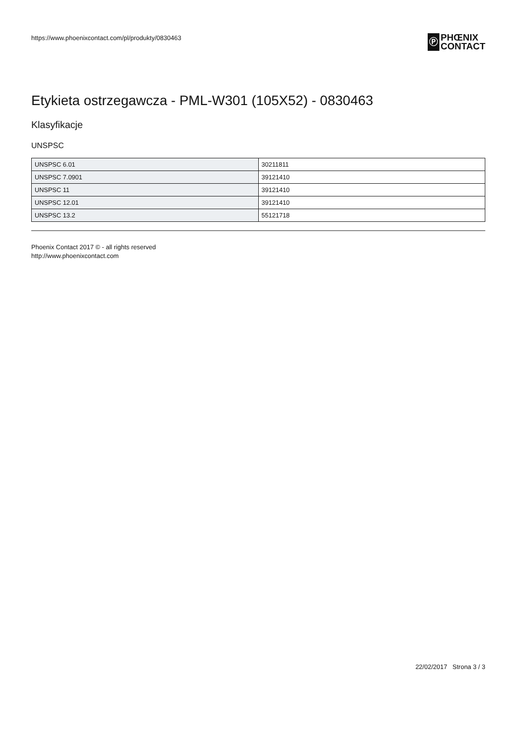https://www.phoenixcontact.com/pl/produkty/0830463
Ⓟ
PHŒNIX
CONTACT
Etykieta ostrzegawcza - PML-W301 (105X52) - 0830463
Klasyfikacje
UNSPSC
| UNSPSC 6.01 | 30211811 |
| UNSPSC 7.0901 | 39121410 |
| UNSPSC 11 | 39121410 |
| UNSPSC 12.01 | 39121410 |
| UNSPSC 13.2 | 55121718 |
Phoenix Contact 2017 © - all rights reserved
http://www.phoenixcontact.com
22/02/2017 Strona 3 / 3